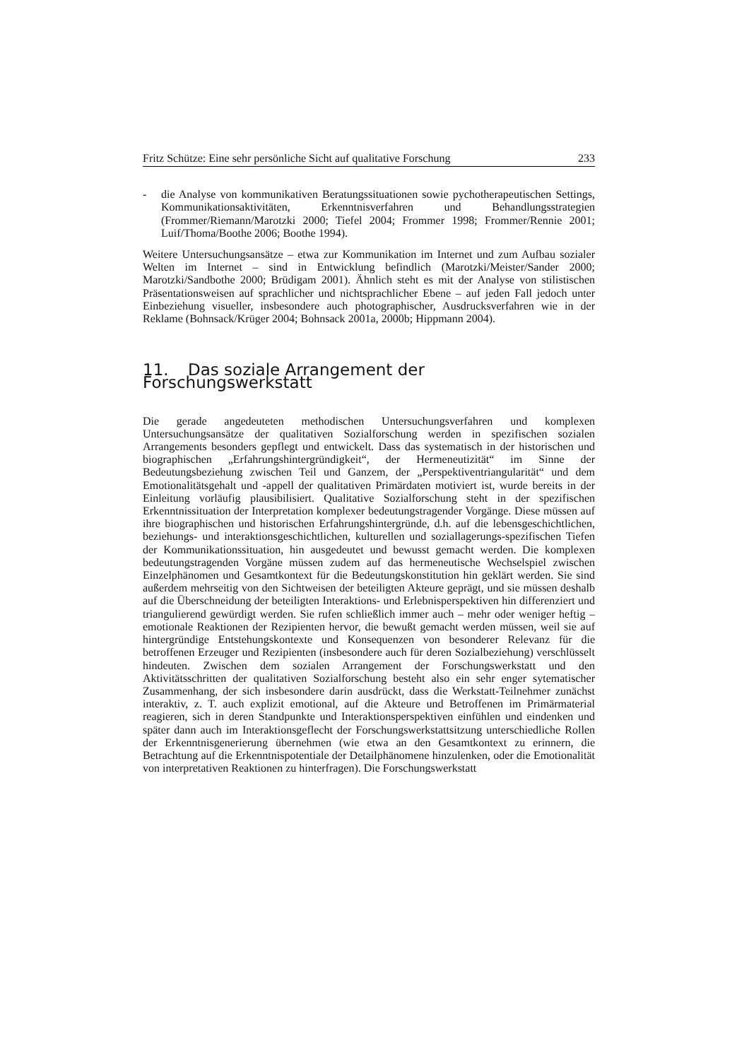Fritz Schütze: Eine sehr persönliche Sicht auf qualitative Forschung 233
- die Analyse von kommunikativen Beratungssituationen sowie pychotherapeutischen Settings, Kommunikationsaktivitäten, Erkenntnisverfahren und Behandlungsstrategien (Frommer/Riemann/Marotzki 2000; Tiefel 2004; Frommer 1998; Frommer/Rennie 2001; Luif/Thoma/Boothe 2006; Boothe 1994).
Weitere Untersuchungsansätze – etwa zur Kommunikation im Internet und zum Aufbau sozialer Welten im Internet – sind in Entwicklung befindlich (Marotzki/Meister/Sander 2000; Marotzki/Sandbothe 2000; Brüdigam 2001). Ähnlich steht es mit der Analyse von stilistischen Präsentationsweisen auf sprachlicher und nichtsprachlicher Ebene – auf jeden Fall jedoch unter Einbeziehung visueller, insbesondere auch photographischer, Ausdrucksverfahren wie in der Reklame (Bohnsack/Krüger 2004; Bohnsack 2001a, 2000b; Hippmann 2004).
11. Das soziale Arrangement der Forschungswerkstatt
Die gerade angedeuteten methodischen Untersuchungsverfahren und komplexen Untersuchungsansätze der qualitativen Sozialforschung werden in spezifischen sozialen Arrangements besonders gepflegt und entwickelt. Dass das systematisch in der historischen und biographischen „Erfahrungshintergründigkeit“, der Hermeneutizität“ im Sinne der Bedeutungsbeziehung zwischen Teil und Ganzem, der „Perspektiventriangularität“ und dem Emotionalitätsgehalt und -appell der qualitativen Primärdaten motiviert ist, wurde bereits in der Einleitung vorläufig plausibilisiert. Qualitative Sozialforschung steht in der spezifischen Erkenntnissituation der Interpretation komplexer bedeutungstragender Vorgänge. Diese müssen auf ihre biographischen und historischen Erfahrungshintergründe, d.h. auf die lebensgeschichtlichen, beziehungs- und interaktionsgeschichtlichen, kulturellen und soziallagerungs-spezifischen Tiefen der Kommunikationssituation, hin ausgedeutet und bewusst gemacht werden. Die komplexen bedeutungstragenden Vorgäne müssen zudem auf das hermeneutische Wechselspiel zwischen Einzelphänomen und Gesamtkontext für die Bedeutungskonstitution hin geklärt werden. Sie sind außerdem mehrseitig von den Sichtweisen der beteiligten Akteure geprägt, und sie müssen deshalb auf die Überschneidung der beteiligten Interaktions- und Erlebnisperspektiven hin differenziert und triangulierend gewürdigt werden. Sie rufen schließlich immer auch – mehr oder weniger heftig – emotionale Reaktionen der Rezipienten hervor, die bewußt gemacht werden müssen, weil sie auf hintergründige Entstehungskontexte und Konsequenzen von besonderer Relevanz für die betroffenen Erzeuger und Rezipienten (insbesondere auch für deren Sozialbeziehung) verschlüsselt hindeuten. Zwischen dem sozialen Arrangement der Forschungswerkstatt und den Aktivitätsschritten der qualitativen Sozialforschung besteht also ein sehr enger sytematischer Zusammenhang, der sich insbesondere darin ausdrückt, dass die Werkstatt-Teilnehmer zunächst interaktiv, z. T. auch explizit emotional, auf die Akteure und Betroffenen im Primärmaterial reagieren, sich in deren Standpunkte und Interaktionsperspektiven einfühlen und eindenken und später dann auch im Interaktionsgeflecht der Forschungswerkstattsitzung unterschiedliche Rollen der Erkenntnisgenerierung übernehmen (wie etwa an den Gesamtkontext zu erinnern, die Betrachtung auf die Erkenntnispotentiale der Detailphänomene hinzulenken, oder die Emotionalität von interpretativen Reaktionen zu hinterfragen). Die Forschungswerkstatt